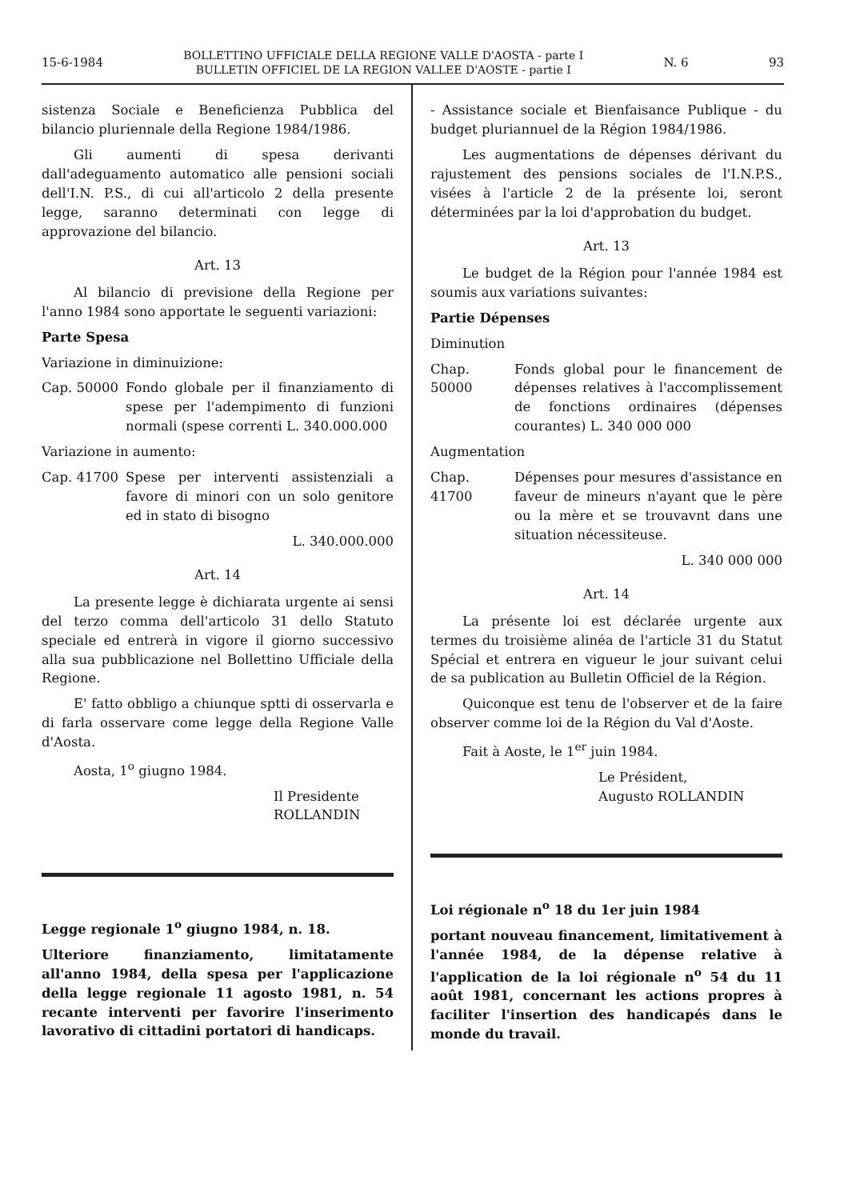15-6-1984 BOLLETTINO UFFICIALE DELLA REGIONE VALLE D'AOSTA - parte I
BULLETIN OFFICIEL DE LA REGION VALLEE D'AOSTE - partie I N. 6 93
sistenza Sociale e Beneficienza Pubblica del bilancio pluriennale della Regione 1984/1986.
Gli aumenti di spesa derivanti dall'adeguamento automatico alle pensioni sociali dell'I.N. P.S., di cui all'articolo 2 della presente legge, saranno determinati con legge di approvazione del bilancio.
Art. 13
Al bilancio di previsione della Regione per l'anno 1984 sono apportate le seguenti variazioni:
Parte Spesa
Variazione in diminuizione:
Cap. 50000 Fondo globale per il finanziamento di spese per l'adempimento di funzioni normali (spese correnti L. 340.000.000
Variazione in aumento:
Cap. 41700 Spese per interventi assistenziali a favore di minori con un solo genitore ed in stato di bisogno
L. 340.000.000
Art. 14
La presente legge è dichiarata urgente ai sensi del terzo comma dell'articolo 31 dello Statuto speciale ed entrerà in vigore il giorno successivo alla sua pubblicazione nel Bollettino Ufficiale della Regione.
E' fatto obbligo a chiunque sptti di osservarla e di farla osservare come legge della Regione Valle d'Aosta.
Aosta, 1<sup>o</sup> giugno 1984.
Il Presidente
ROLLANDIN
Legge regionale 1<sup>o</sup> giugno 1984, n. 18.
Ulteriore finanziamento, limitatamente all'anno 1984, della spesa per l'applicazione della legge regionale 11 agosto 1981, n. 54 recante interventi per favorire l'inserimento lavorativo di cittadini portatori di handicaps.
- Assistance sociale et Bienfaisance Publique - du budget pluriannuel de la Région 1984/1986.
Les augmentations de dépenses dérivant du rajustement des pensions sociales de l'I.N.P.S., visées à l'article 2 de la présente loi, seront déterminées par la loi d'approbation du budget.
Art. 13
Le budget de la Région pour l'année 1984 est soumis aux variations suivantes:
Partie Dépenses
Diminution
Chap. 50000
Fonds global pour le financement de dépenses relatives à l'accomplissement de fonctions ordinaires (dépenses courantes) L. 340 000 000
Augmentation
Chap. 41700
Dépenses pour mesures d'assistance en faveur de mineurs n'ayant que le père ou la mère et se trouvavnt dans une situation nécessiteuse.
L. 340 000 000
Art. 14
La présente loi est déclarée urgente aux termes du troisième alinéa de l'article 31 du Statut Spécial et entrera en vigueur le jour suivant celui de sa publication au Bulletin Officiel de la Région.
Quiconque est tenu de l'observer et de la faire observer comme loi de la Région du Val d'Aoste.
Fait à Aoste, le 1<sup>er</sup> juin 1984.
Le Président,
Augusto ROLLANDIN
Loi régionale n<sup>o</sup> 18 du 1er juin 1984
portant nouveau financement, limitativement à l'année 1984, de la dépense relative à l'application de la loi régionale n<sup>o</sup> 54 du 11 août 1981, concernant les actions propres à faciliter l'insertion des handicapés dans le monde du travail.